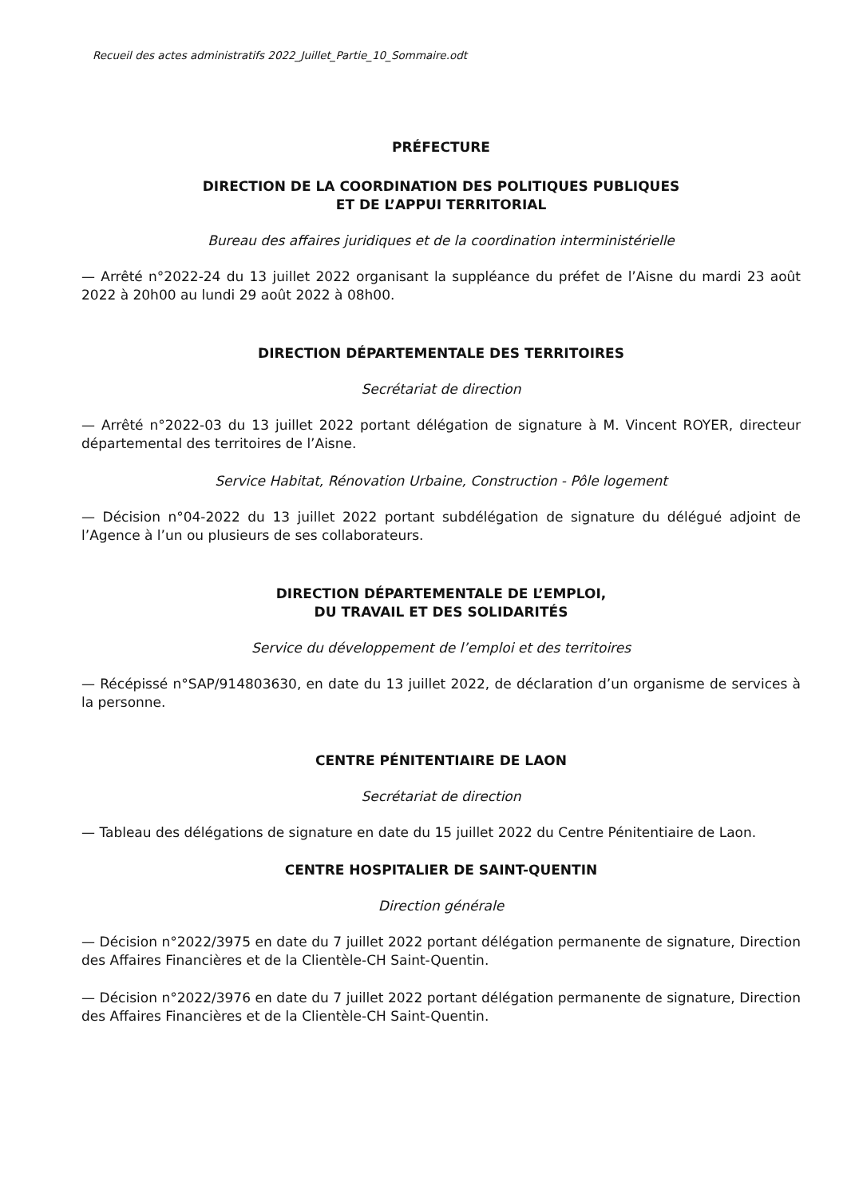Recueil des actes administratifs 2022_Juillet_Partie_10_Sommaire.odt
PRÉFECTURE
DIRECTION DE LA COORDINATION DES POLITIQUES PUBLIQUES
ET DE L’APPUI TERRITORIAL
Bureau des affaires juridiques et de la coordination interministérielle
— Arrêté n°2022-24 du 13 juillet 2022 organisant la suppléance du préfet de l’Aisne du mardi 23 août 2022 à 20h00 au lundi 29 août 2022 à 08h00.
DIRECTION DÉPARTEMENTALE DES TERRITOIRES
Secrétariat de direction
— Arrêté n°2022-03 du 13 juillet 2022 portant délégation de signature à M. Vincent ROYER, directeur départemental des territoires de l’Aisne.
Service Habitat, Rénovation Urbaine, Construction - Pôle logement
— Décision n°04-2022 du 13 juillet 2022 portant subdélégation de signature du délégué adjoint de l’Agence à l’un ou plusieurs de ses collaborateurs.
DIRECTION DÉPARTEMENTALE DE L’EMPLOI,
DU TRAVAIL ET DES SOLIDARITÉS
Service du développement de l’emploi et des territoires
— Récépissé n°SAP/914803630, en date du 13 juillet 2022, de déclaration d’un organisme de services à la personne.
CENTRE PÉNITENTIAIRE DE LAON
Secrétariat de direction
— Tableau des délégations de signature en date du 15 juillet 2022 du Centre Pénitentiaire de Laon.
CENTRE HOSPITALIER DE SAINT-QUENTIN
Direction générale
— Décision n°2022/3975 en date du 7 juillet 2022 portant délégation permanente de signature, Direction des Affaires Financières et de la Clientèle-CH Saint-Quentin.
— Décision n°2022/3976 en date du 7 juillet 2022 portant délégation permanente de signature, Direction des Affaires Financières et de la Clientèle-CH Saint-Quentin.